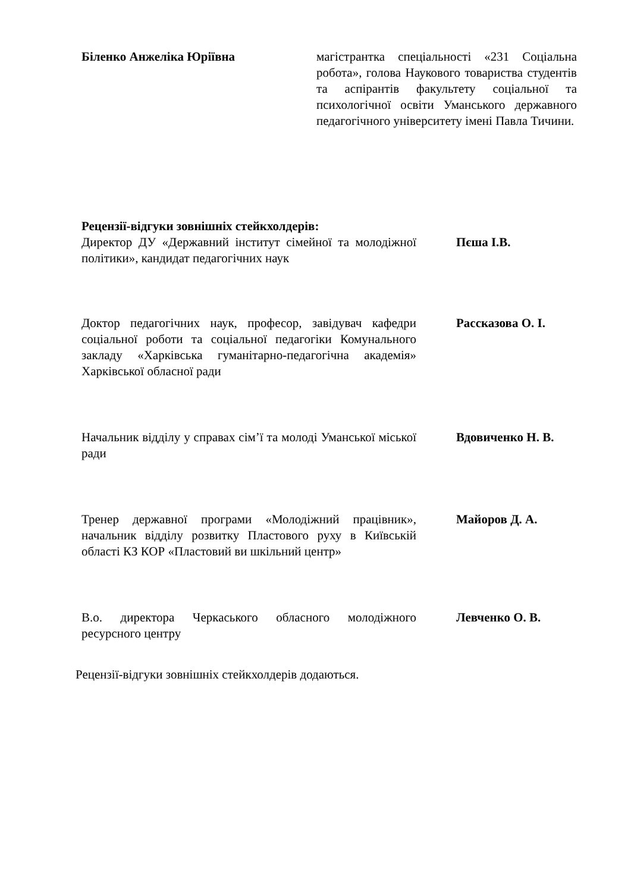Біленко Анжеліка Юріївна магістрантка спеціальності «231 Соціальна робота», голова Наукового товариства студентів та аспірантів факультету соціальної та психологічної освіти Уманського державного педагогічного університету імені Павла Тичини.
Рецензії-відгуки зовнішніх стейкхолдерів:
Директор ДУ «Державний інститут сімейної та молодіжної політики», кандидат педагогічних наук
Пєша І.В.
Доктор педагогічних наук, професор, завідувач кафедри соціальної роботи та соціальної педагогіки Комунального закладу «Харківська гуманітарно-педагогічна академія» Харківської обласної ради
Рассказова О. І.
Начальник відділу у справах сім’ї та молоді Уманської міської ради
Вдовиченко Н. В.
Тренер державної програми «Молодіжний працівник», начальник відділу розвитку Пластового руху в Київській області КЗ КОР «Пластовий ви шкільний центр»
Майоров Д. А.
В.о. директора Черкаського обласного молодіжного ресурсного центру
Левченко О. В.
Рецензії-відгуки зовнішніх стейкхолдерів додаються.